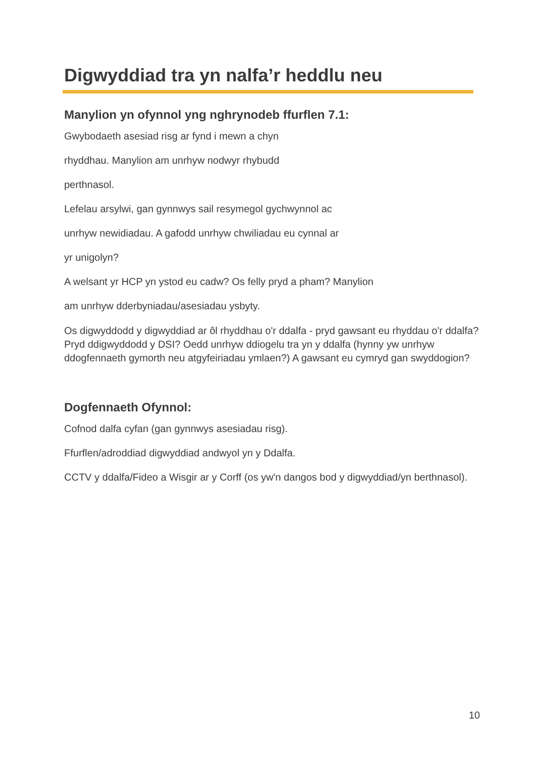Digwyddiad tra yn nalfa’r heddlu neu
Manylion yn ofynnol yng nghrynodeb ffurflen 7.1:
Gwybodaeth asesiad risg ar fynd i mewn a chyn
rhyddhau. Manylion am unrhyw nodwyr rhybudd
perthnasol.
Lefelau arsylwi, gan gynnwys sail resymegol gychwynnol ac
unrhyw newidiadau. A gafodd unrhyw chwiliadau eu cynnal ar
yr unigolyn?
A welsant yr HCP yn ystod eu cadw? Os felly pryd a pham? Manylion
am unrhyw dderbyniadau/asesiadau ysbyty.
Os digwyddodd y digwyddiad ar ôl rhyddhau o'r ddalfa - pryd gawsant eu rhyddau o'r ddalfa? Pryd ddigwyddodd y DSI? Oedd unrhyw ddiogelu tra yn y ddalfa (hynny yw unrhyw ddogfennaeth gymorth neu atgyfeiriadau ymlaen?) A gawsant eu cymryd gan swyddogion?
Dogfennaeth Ofynnol:
Cofnod dalfa cyfan (gan gynnwys asesiadau risg).
Ffurflen/adroddiad digwyddiad andwyol yn y Ddalfa.
CCTV y ddalfa/Fideo a Wisgir ar y Corff (os yw'n dangos bod y digwyddiad/yn berthnasol).
10